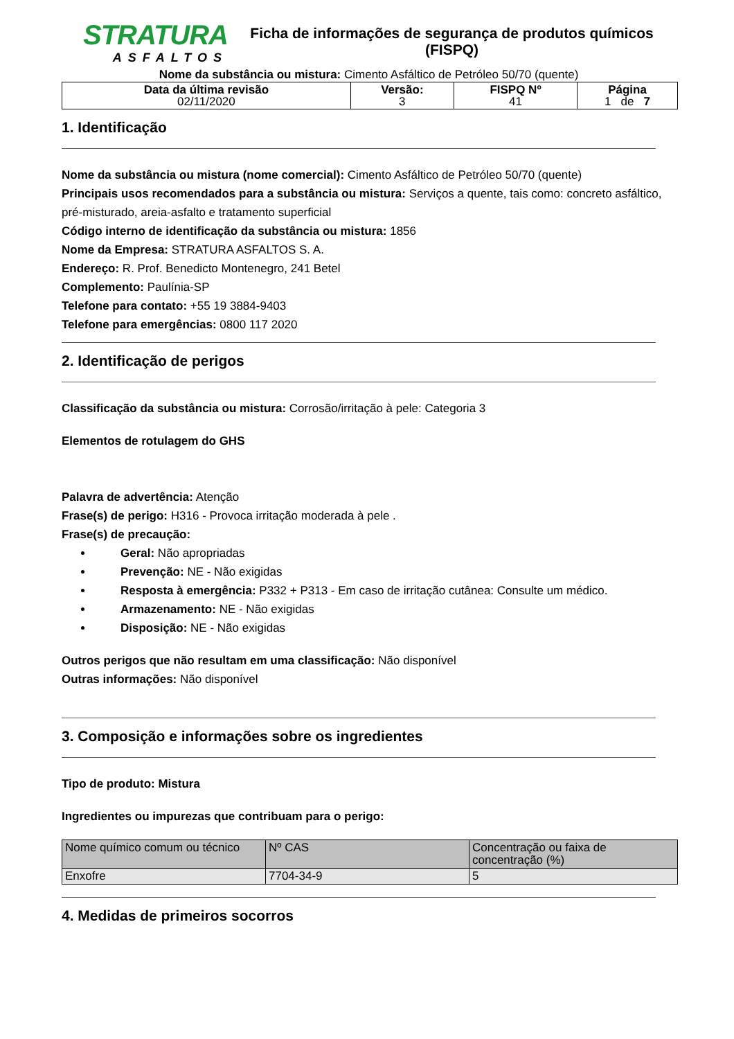STRATURA
ASFALTOS
Ficha de informações de segurança de produtos químicos
(FISPQ)
Nome da substância ou mistura: Cimento Asfáltico de Petróleo 50/70 (quente)
| Data da última revisão 02/11/2020 | Versão: 3 | FISPQ Nº 41 | Página 1 de 7 |
1. Identificação
Nome da substância ou mistura (nome comercial): Cimento Asfáltico de Petróleo 50/70 (quente)
Principais usos recomendados para a substância ou mistura: Serviços a quente, tais como: concreto asfáltico, pré-misturado, areia-asfalto e tratamento superficial
Código interno de identificação da substância ou mistura: 1856
Nome da Empresa: STRATURA ASFALTOS S. A.
Endereço: R. Prof. Benedicto Montenegro, 241 Betel
Complemento: Paulínia-SP
Telefone para contato: +55 19 3884-9403
Telefone para emergências: 0800 117 2020
2. Identificação de perigos
Classificação da substância ou mistura: Corrosão/irritação à pele: Categoria 3
Elementos de rotulagem do GHS
Palavra de advertência: Atenção
Frase(s) de perigo: H316 - Provoca irritação moderada à pele .
Frase(s) de precaução:
Geral: Não apropriadas
Prevenção: NE - Não exigidas
Resposta à emergência: P332 + P313 - Em caso de irritação cutânea: Consulte um médico.
Armazenamento: NE - Não exigidas
Disposição: NE - Não exigidas
Outros perigos que não resultam em uma classificação: Não disponível
Outras informações: Não disponível
3. Composição e informações sobre os ingredientes
Tipo de produto: Mistura
Ingredientes ou impurezas que contribuam para o perigo:
| Nome químico comum ou técnico | Nº CAS | Concentração ou faixa de concentração (%) |
| Enxofre | 7704-34-9 | 5 |
4. Medidas de primeiros socorros